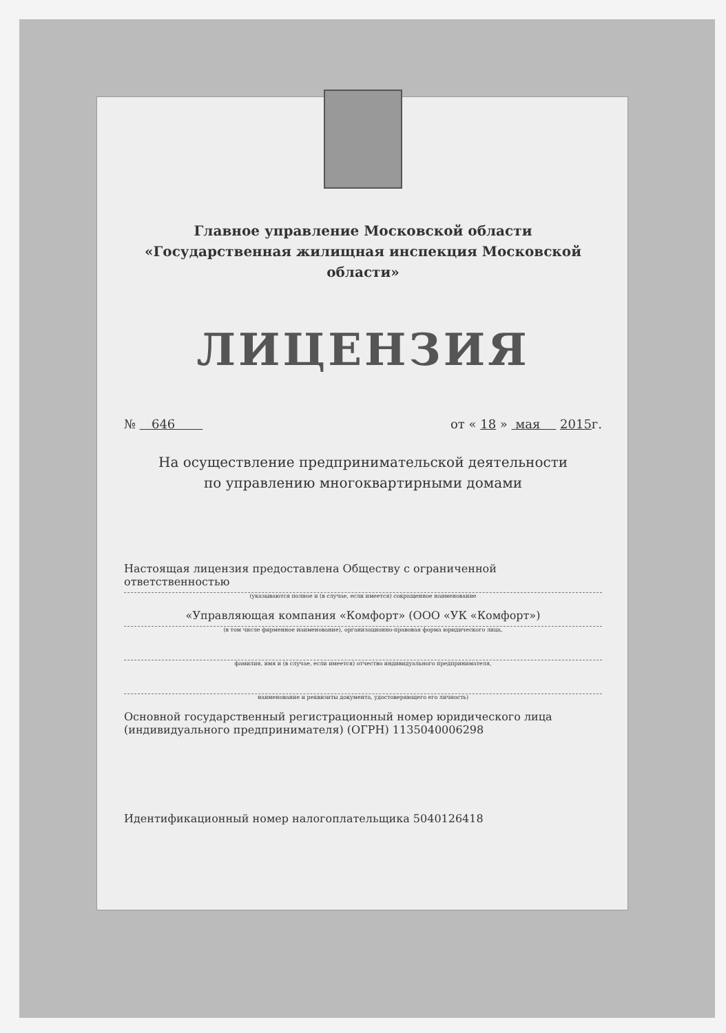Главное управление Московской области
«Государственная жилищная инспекция Московской области»
ЛИЦЕНЗИЯ
№ 646 от « 18 » мая 2015г.
На осуществление предпринимательской деятельности
по управлению многоквартирными домами
Настоящая лицензия предоставлена Обществу с ограниченной ответственностью
(указываются полное и (в случае, если имеется) сокращенное наименование
«Управляющая компания «Комфорт» (ООО «УК «Комфорт»)
(в том числе фирменное наименование), организационно-правовая форма юридического лица,
фамилия, имя и (в случае, если имеется) отчество индивидуального предпринимателя,
наименование и реквизиты документа, удостоверяющего его личность)
Основной государственный регистрационный номер юридического лица (индивидуального предпринимателя) (ОГРН) 1135040006298
Идентификационный номер налогоплательщика 5040126418